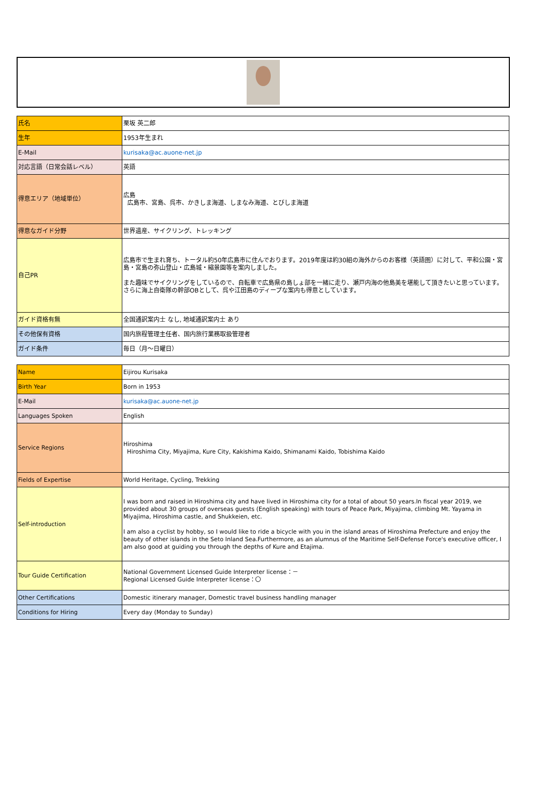| 氏名 | 栗坂 英二郎 |
| 生年 | 1953年生まれ |
| E-Mail | kurisaka@ac.auone-net.jp |
| 対応言語（日常会話レベル） | 英語 |
| 得意エリア（地域単位） | 広島 広島市、宮島、呉市、かきしま海道、しまなみ海道、とびしま海道 |
| 得意なガイド分野 | 世界遺産、サイクリング、トレッキング |
| 自己PR | 広島市で生まれ育ち、トータル約50年広島市に住んでおります。2019年度は約30組の海外からのお客様（英語圏）に対して、平和公園・宮島・宮島の弥山登山・広島城・縮景園等を案内しました。 また趣味でサイクリングをしているので、自転車で広島県の島しょ部を一緒に走り、瀬戸内海の他島美を堪能して頂きたいと思っています。さらに海上自衛隊の幹部OBとして、呉や江田島のディープな案内も得意としています。 |
| ガイド資格有無 | 全国通訳案内士 なし, 地域通訳案内士 あり |
| その他保有資格 | 国内旅程管理主任者、国内旅行業務取扱管理者 |
| ガイド条件 | 毎日（月～日曜日） |
| Name | Eijirou Kurisaka |
| Birth Year | Born in 1953 |
| E-Mail | kurisaka@ac.auone-net.jp |
| Languages Spoken | English |
| Service Regions | Hiroshima Hiroshima City, Miyajima, Kure City, Kakishima Kaido, Shimanami Kaido, Tobishima Kaido |
| Fields of Expertise | World Heritage, Cycling, Trekking |
| Self-introduction | I was born and raised in Hiroshima city and have lived in Hiroshima city for a total of about 50 years.In fiscal year 2019, we provided about 30 groups of overseas guests (English speaking) with tours of Peace Park, Miyajima, climbing Mt. Yayama in Miyajima, Hiroshima castle, and Shukkeien, etc. I am also a cyclist by hobby, so I would like to ride a bicycle with you in the island areas of Hiroshima Prefecture and enjoy the beauty of other islands in the Seto Inland Sea.Furthermore, as an alumnus of the Maritime Self-Defense Force's executive officer, I am also good at guiding you through the depths of Kure and Etajima. |
| Tour Guide Certification | National Government Licensed Guide Interpreter license：－ Regional Licensed Guide Interpreter license：〇 |
| Other Certifications | Domestic itinerary manager, Domestic travel business handling manager |
| Conditions for Hiring | Every day (Monday to Sunday) |